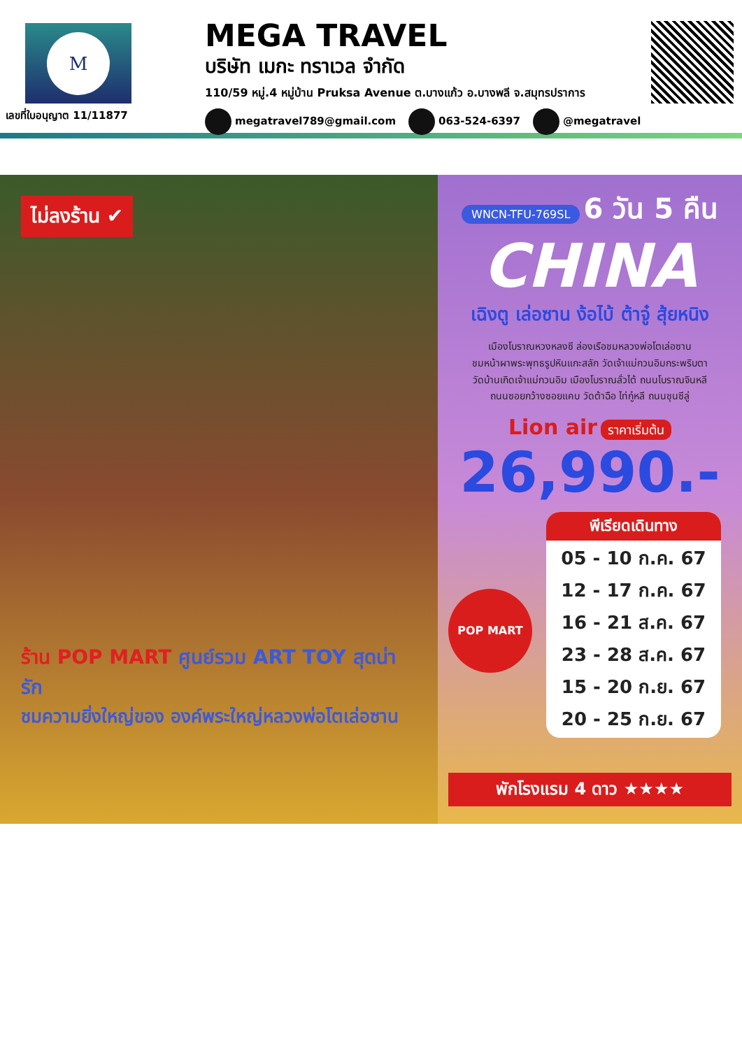M
เลขที่ใบอนุญาต 11/11877
MEGA TRAVEL
บริษัท เมกะ ทราเวล จำกัด
110/59 หมู่.4 หมู่บ้าน Pruksa Avenue ต.บางแก้ว อ.บางพลี จ.สมุทรปราการ
megatravel789@gmail.com 063-524-6397 @megatravel
ไม่ลงร้าน ✔
ร้าน POP MART ศูนย์รวม ART TOY สุดน่ารัก
ชมความยิ่งใหญ่ของ องค์พระใหญ่หลวงพ่อโตเล่อซาน
WNCN-TFU-769SL 6 วัน 5 คืน
CHINA
เฉิงตู เล่อซาน ง้อไบ้ ต้าจู๋ สุ้ยหนิง
เมืองโบราณหวงหลงซี ล่องเรือชมหลวงพ่อโตเล่อซาน
ชมหน้าผาพระพุทธรูปหินแกะสลัก วัดเจ้าแม่กวนอิมกระพริบตา
วัดบ้านเกิดเจ้าแม่กวนอิม เมืองโบราณลั่วไต้ ถนนโบราณจินหลี
ถนนซอยกว้างซอยแคบ วัดต้าฉือ ไท่กู๋หลี ถนนชุนซีลู่
Lion air ราคาเริ่มต้น
26,990.-
POP MART
พีเรียดเดินทาง
05 - 10 ก.ค. 67
12 - 17 ก.ค. 67
16 - 21 ส.ค. 67
23 - 28 ส.ค. 67
15 - 20 ก.ย. 67
20 - 25 ก.ย. 67
พักโรงแรม 4 ดาว ★★★★